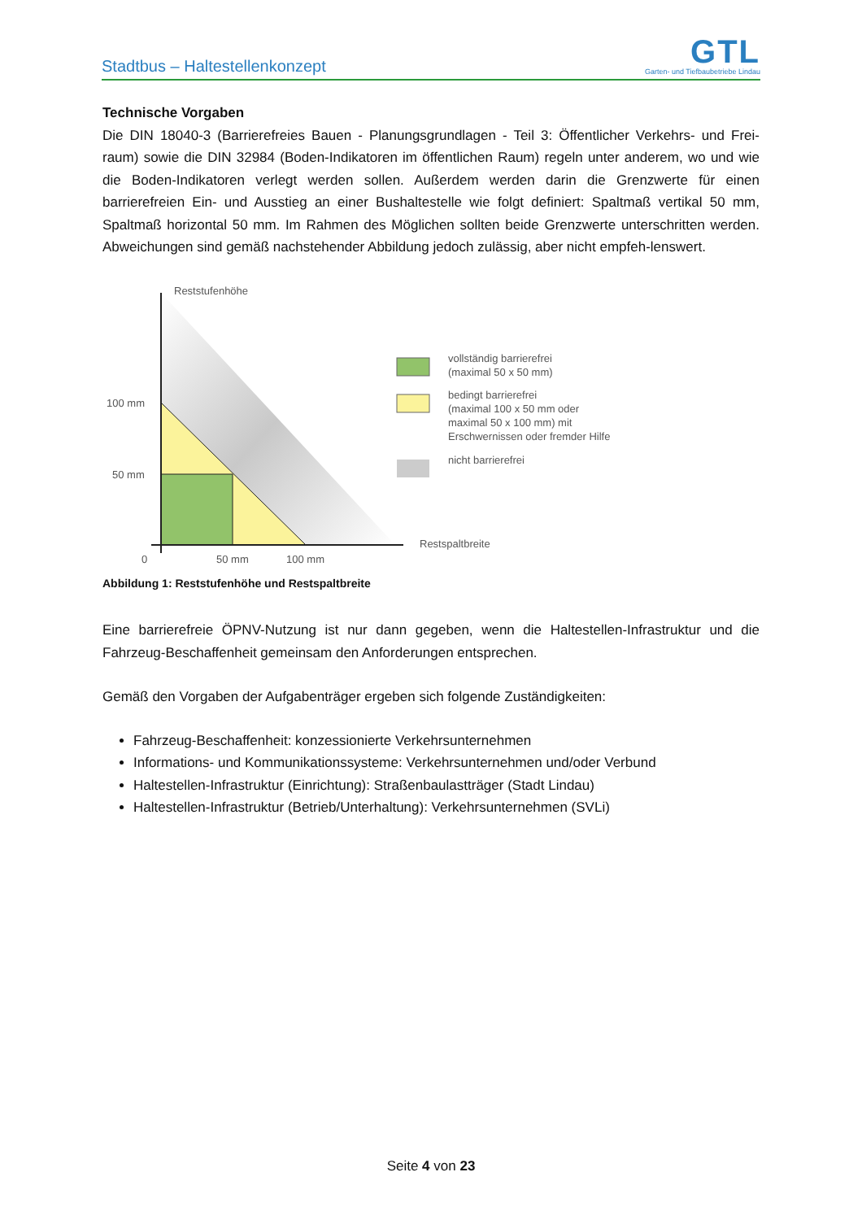Stadtbus – Haltestellenkonzept
GTL
Garten- und Tiefbaubetriebe Lindau
Technische Vorgaben
Die DIN 18040-3 (Barrierefreies Bauen - Planungsgrundlagen - Teil 3: Öffentlicher Verkehrs- und Frei-raum) sowie die DIN 32984 (Boden-Indikatoren im öffentlichen Raum) regeln unter anderem, wo und wie die Boden-Indikatoren verlegt werden sollen. Außerdem werden darin die Grenzwerte für einen barrierefreien Ein- und Ausstieg an einer Bushaltestelle wie folgt definiert: Spaltmaß vertikal 50 mm, Spaltmaß horizontal 50 mm. Im Rahmen des Möglichen sollten beide Grenzwerte unterschritten werden. Abweichungen sind gemäß nachstehender Abbildung jedoch zulässig, aber nicht empfeh-lenswert.
Reststufenhöhe
100 mm
50 mm
0
50 mm
100 mm
Restspaltbreite
vollständig barrierefrei
(maximal 50 x 50 mm)
bedingt barrierefrei
(maximal 100 x 50 mm oder
maximal 50 x 100 mm) mit
Erschwernissen oder fremder Hilfe
nicht barrierefrei
Abbildung 1: Reststufenhöhe und Restspaltbreite
Eine barrierefreie ÖPNV-Nutzung ist nur dann gegeben, wenn die Haltestellen-Infrastruktur und die Fahrzeug-Beschaffenheit gemeinsam den Anforderungen entsprechen.
Gemäß den Vorgaben der Aufgabenträger ergeben sich folgende Zuständigkeiten:
Fahrzeug-Beschaffenheit: konzessionierte Verkehrsunternehmen
Informations- und Kommunikationssysteme: Verkehrsunternehmen und/oder Verbund
Haltestellen-Infrastruktur (Einrichtung): Straßenbaulastträger (Stadt Lindau)
Haltestellen-Infrastruktur (Betrieb/Unterhaltung): Verkehrsunternehmen (SVLi)
Seite 4 von 23